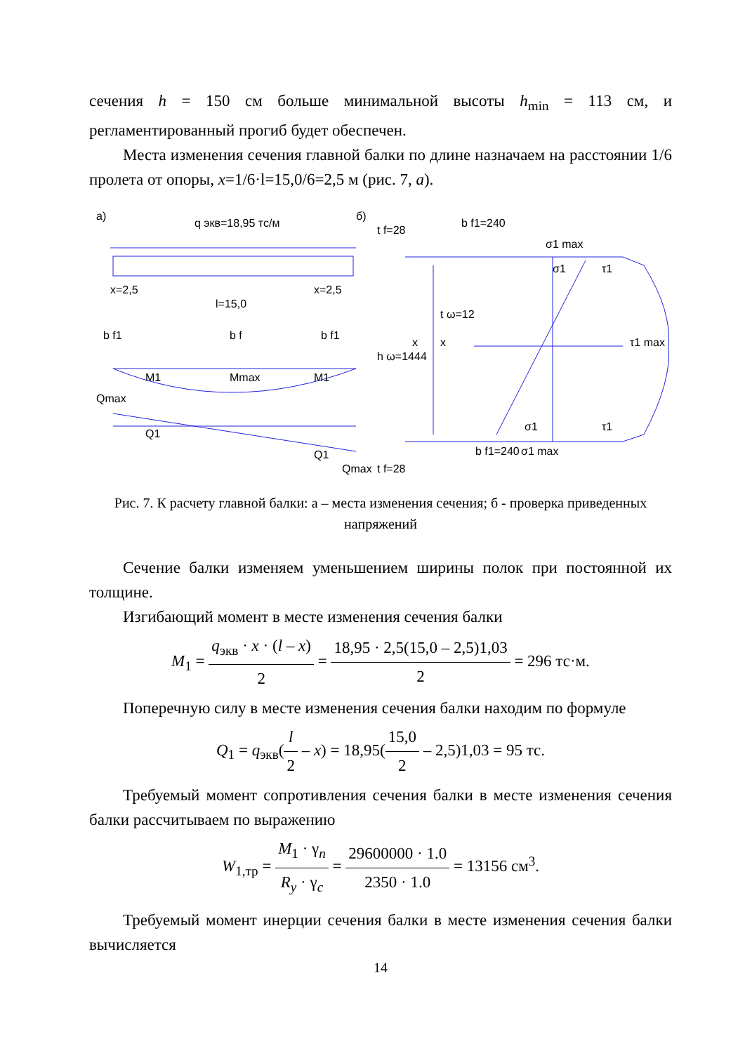сечения h = 150 см больше минимальной высоты h<sub>min</sub> = 113 см, и регламентированный прогиб будет обеспечен.
Места изменения сечения главной балки по длине назначаем на расстоянии 1/6 пролета от опоры, x=1/6·l=15,0/6=2,5 м (рис. 7, а).
а)
q экв=18,95 тс/м
б)
x=2,5
l=15,0
x=2,5
b f1=240
σ1 max
σ1
τ1
t ω=12
x
x
τ1 max
σ1
τ1
b f1=240
σ1 max
t f=28
h ω=1444
t f=28
Qmax
M1
Mmax
M1
Q1
Q1
Qmax
b f1
b f
b f1
Рис. 7. К расчету главной балки: а – места изменения сечения; б - проверка приведенных напряжений
Сечение балки изменяем уменьшением ширины полок при постоянной их толщине.
Изгибающий момент в месте изменения сечения балки
M<sub>1</sub> = q<sub>экв</sub> · x · (l – x) 2 = 18,95 · 2,5(15,0 – 2,5)1,03 2 = 296 тс·м.
Поперечную силу в месте изменения сечения балки находим по формуле
Q<sub>1</sub> = q<sub>экв</sub>(l 2 – x) = 18,95(15,0 2 – 2,5)1,03 = 95 тс.
Требуемый момент сопротивления сечения балки в месте изменения сечения балки рассчитываем по выражению
W<sub>1,тр</sub> = M<sub>1</sub> · γ<sub>n</sub> R<sub>y</sub> · γ<sub>c</sub> = 29600000 · 1.0 2350 · 1.0 = 13156 см<sup>3</sup>.
Требуемый момент инерции сечения балки в месте изменения сечения балки вычисляется
14